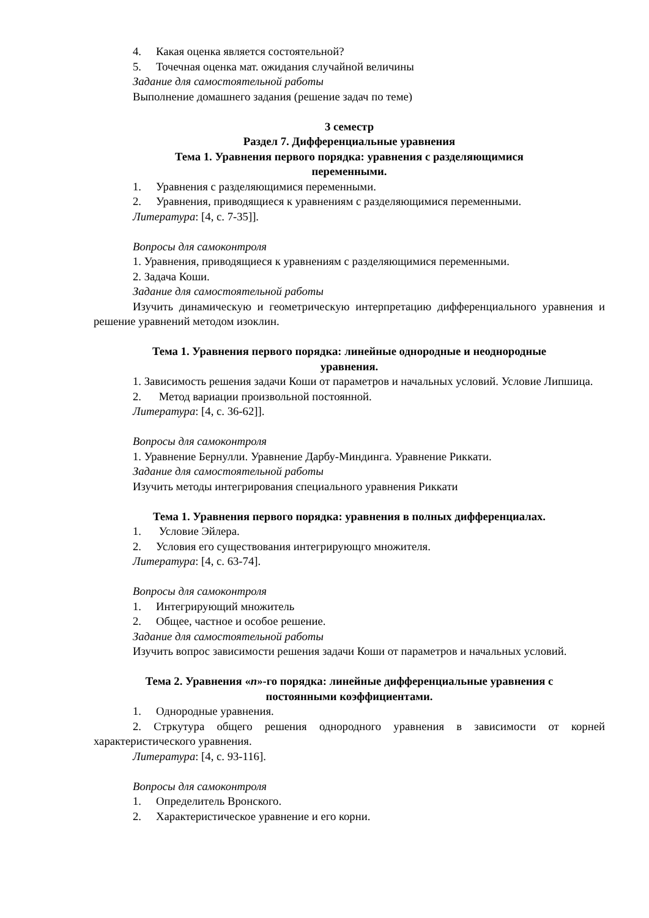4. Какая оценка является состоятельной?
5. Точечная оценка мат. ожидания случайной величины
Задание для самостоятельной работы
Выполнение домашнего задания (решение задач по теме)
3 семестр
Раздел 7. Дифференциальные уравнения
Тема 1. Уравнения первого порядка: уравнения с разделяющимися
переменными.
1. Уравнения с разделяющимися переменными.
2. Уравнения, приводящиеся к уравнениям с разделяющимися переменными.
Литература: [4, с. 7-35]].
Вопросы для самоконтроля
1. Уравнения, приводящиеся к уравнениям с разделяющимися переменными.
2. Задача Коши.
Задание для самостоятельной работы
Изучить динамическую и геометрическую интерпретацию дифференциального уравнения и решение уравнений методом изоклин.
Тема 1. Уравнения первого порядка: линейные однородные и неоднородные
уравнения.
1. Зависимость решения задачи Коши от параметров и начальных условий. Условие Липшица.
2. Метод вариации произвольной постоянной.
Литература: [4, с. 36-62]].
Вопросы для самоконтроля
1. Уравнение Бернулли. Уравнение Дарбу-Миндинга. Уравнение Риккати.
Задание для самостоятельной работы
Изучить методы интегрирования специального уравнения Риккати
Тема 1. Уравнения первого порядка: уравнения в полных дифференциалах.
1. Условие Эйлера.
2. Условия его существования интегрирующго множителя.
Литература: [4, с. 63-74].
Вопросы для самоконтроля
1. Интегрирующий множитель
2. Общее, частное и особое решение.
Задание для самостоятельной работы
Изучить вопрос зависимости решения задачи Коши от параметров и начальных условий.
Тема 2. Уравнения «n»-го порядка: линейные дифференциальные уравнения с
постоянными коэффициентами.
1. Однородные уравнения.
2. Стркутура общего решения однородного уравнения в зависимости от корней характеристического уравнения.
Литература: [4, с. 93-116].
Вопросы для самоконтроля
1. Определитель Вронского.
2. Характеристическое уравнение и его корни.